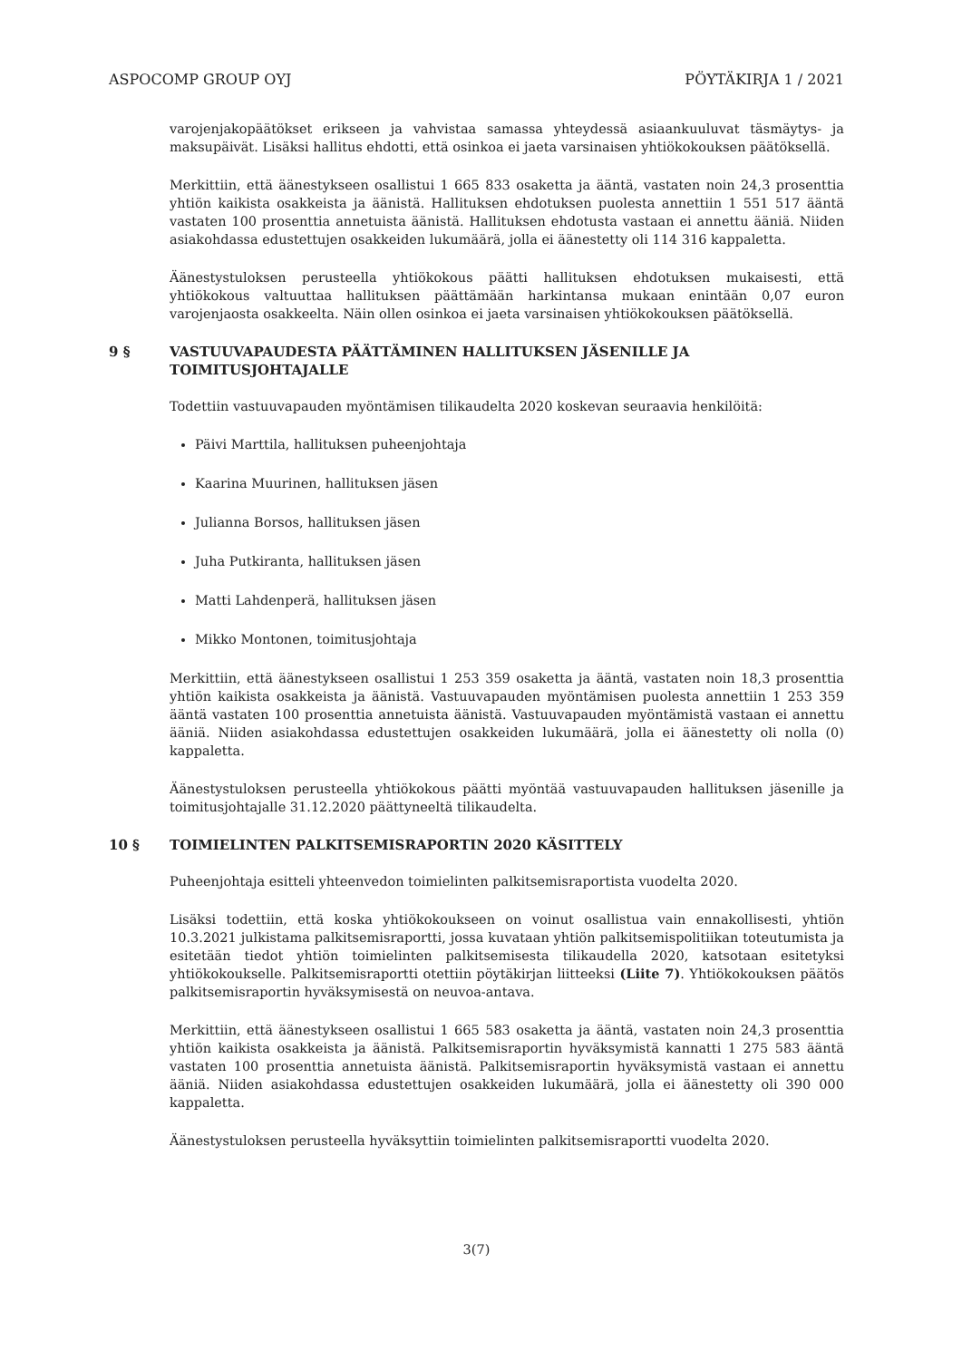ASPOCOMP GROUP OYJ PÖYTÄKIRJA 1 / 2021
varojenjakopäätökset erikseen ja vahvistaa samassa yhteydessä asiaankuuluvat täsmäytys- ja maksupäivät. Lisäksi hallitus ehdotti, että osinkoa ei jaeta varsinaisen yhtiökokouksen päätöksellä.
Merkittiin, että äänestykseen osallistui 1 665 833 osaketta ja ääntä, vastaten noin 24,3 prosenttia yhtiön kaikista osakkeista ja äänistä. Hallituksen ehdotuksen puolesta annettiin 1 551 517 ääntä vastaten 100 prosenttia annetuista äänistä. Hallituksen ehdotusta vastaan ei annettu ääniä. Niiden asiakohdassa edustettujen osakkeiden lukumäärä, jolla ei äänestetty oli 114 316 kappaletta.
Äänestystuloksen perusteella yhtiökokous päätti hallituksen ehdotuksen mukaisesti, että yhtiökokous valtuuttaa hallituksen päättämään harkintansa mukaan enintään 0,07 euron varojenjaosta osakkeelta. Näin ollen osinkoa ei jaeta varsinaisen yhtiökokouksen päätöksellä.
9 § VASTUUVAPAUDESTA PÄÄTTÄMINEN HALLITUKSEN JÄSENILLE JA TOIMITUSJOHTAJALLE
Todettiin vastuuvapauden myöntämisen tilikaudelta 2020 koskevan seuraavia henkilöitä:
Päivi Marttila, hallituksen puheenjohtaja
Kaarina Muurinen, hallituksen jäsen
Julianna Borsos, hallituksen jäsen
Juha Putkiranta, hallituksen jäsen
Matti Lahdenperä, hallituksen jäsen
Mikko Montonen, toimitusjohtaja
Merkittiin, että äänestykseen osallistui 1 253 359 osaketta ja ääntä, vastaten noin 18,3 prosenttia yhtiön kaikista osakkeista ja äänistä. Vastuuvapauden myöntämisen puolesta annettiin 1 253 359 ääntä vastaten 100 prosenttia annetuista äänistä. Vastuuvapauden myöntämistä vastaan ei annettu ääniä. Niiden asiakohdassa edustettujen osakkeiden lukumäärä, jolla ei äänestetty oli nolla (0) kappaletta.
Äänestystuloksen perusteella yhtiökokous päätti myöntää vastuuvapauden hallituksen jäsenille ja toimitusjohtajalle 31.12.2020 päättyneeltä tilikaudelta.
10 § TOIMIELINTEN PALKITSEMISRAPORTIN 2020 KÄSITTELY
Puheenjohtaja esitteli yhteenvedon toimielinten palkitsemisraportista vuodelta 2020.
Lisäksi todettiin, että koska yhtiökokoukseen on voinut osallistua vain ennakollisesti, yhtiön 10.3.2021 julkistama palkitsemisraportti, jossa kuvataan yhtiön palkitsemispolitiikan toteutumista ja esitetään tiedot yhtiön toimielinten palkitsemisesta tilikaudella 2020, katsotaan esitetyksi yhtiökokoukselle. Palkitsemisraportti otettiin pöytäkirjan liitteeksi (Liite 7). Yhtiökokouksen päätös palkitsemisraportin hyväksymisestä on neuvoa-antava.
Merkittiin, että äänestykseen osallistui 1 665 583 osaketta ja ääntä, vastaten noin 24,3 prosenttia yhtiön kaikista osakkeista ja äänistä. Palkitsemisraportin hyväksymistä kannatti 1 275 583 ääntä vastaten 100 prosenttia annetuista äänistä. Palkitsemisraportin hyväksymistä vastaan ei annettu ääniä. Niiden asiakohdassa edustettujen osakkeiden lukumäärä, jolla ei äänestetty oli 390 000 kappaletta.
Äänestystuloksen perusteella hyväksyttiin toimielinten palkitsemisraportti vuodelta 2020.
3(7)